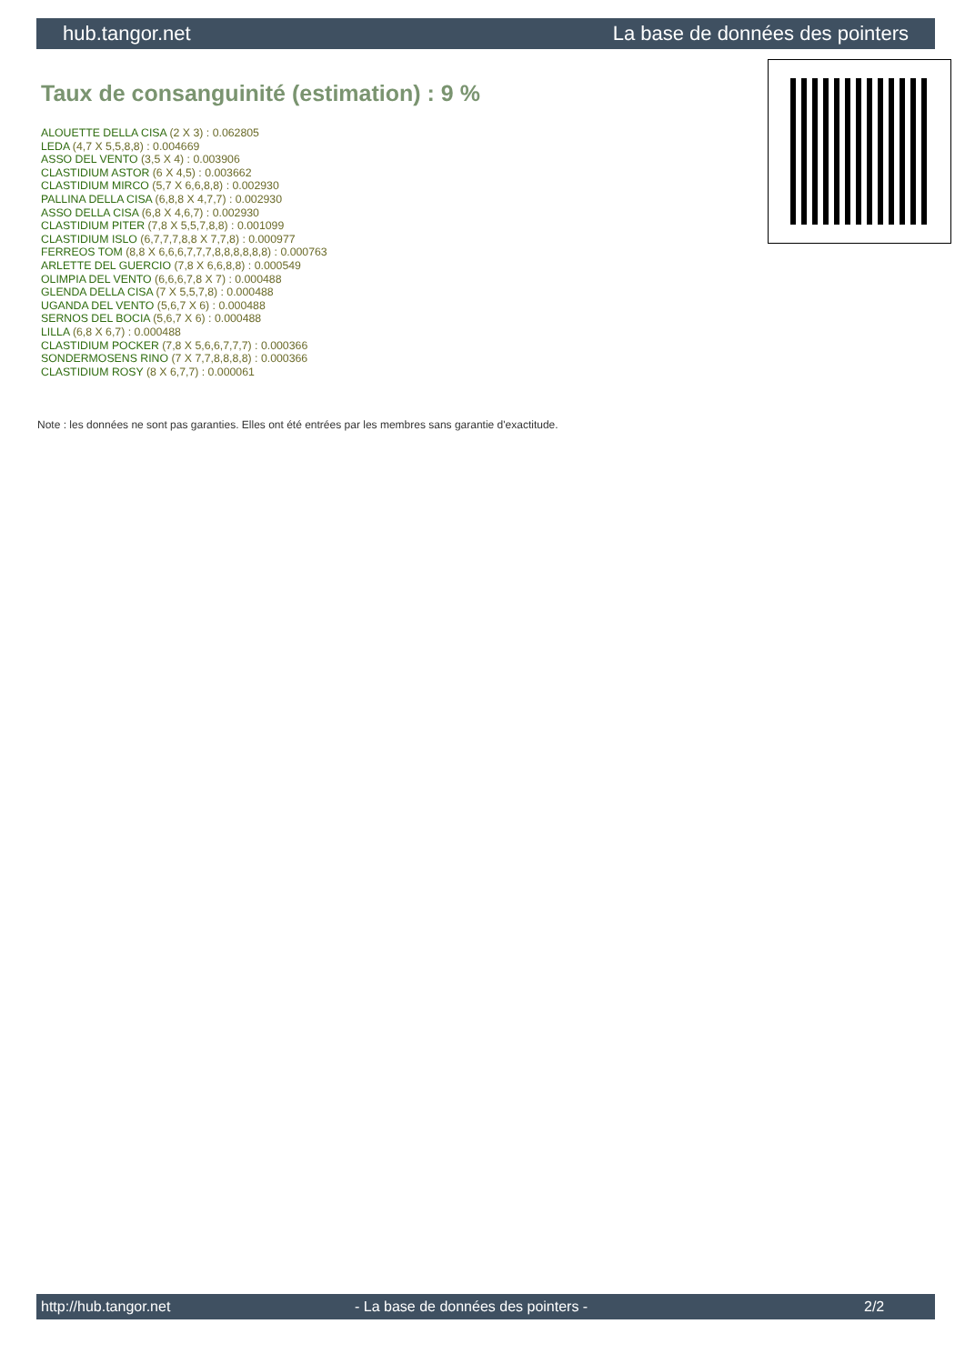hub.tangor.net La base de données des pointers
Taux de consanguinité (estimation) : 9 %
ALOUETTE DELLA CISA (2 X 3) : 0.062805
LEDA (4,7 X 5,5,8,8) : 0.004669
ASSO DEL VENTO (3,5 X 4) : 0.003906
CLASTIDIUM ASTOR (6 X 4,5) : 0.003662
CLASTIDIUM MIRCO (5,7 X 6,6,8,8) : 0.002930
PALLINA DELLA CISA (6,8,8 X 4,7,7) : 0.002930
ASSO DELLA CISA (6,8 X 4,6,7) : 0.002930
CLASTIDIUM PITER (7,8 X 5,5,7,8,8) : 0.001099
CLASTIDIUM ISLO (6,7,7,7,8,8 X 7,7,8) : 0.000977
FERREOS TOM (8,8 X 6,6,6,7,7,7,8,8,8,8,8,8) : 0.000763
ARLETTE DEL GUERCIO (7,8 X 6,6,8,8) : 0.000549
OLIMPIA DEL VENTO (6,6,6,7,8 X 7) : 0.000488
GLENDA DELLA CISA (7 X 5,5,7,8) : 0.000488
UGANDA DEL VENTO (5,6,7 X 6) : 0.000488
SERNOS DEL BOCIA (5,6,7 X 6) : 0.000488
LILLA (6,8 X 6,7) : 0.000488
CLASTIDIUM POCKER (7,8 X 5,6,6,7,7,7) : 0.000366
SONDERMOSENS RINO (7 X 7,7,8,8,8,8) : 0.000366
CLASTIDIUM ROSY (8 X 6,7,7) : 0.000061
Note : les données ne sont pas garanties. Elles ont été entrées par les membres sans garantie d'exactitude.
http://hub.tangor.net - La base de données des pointers - 2/2